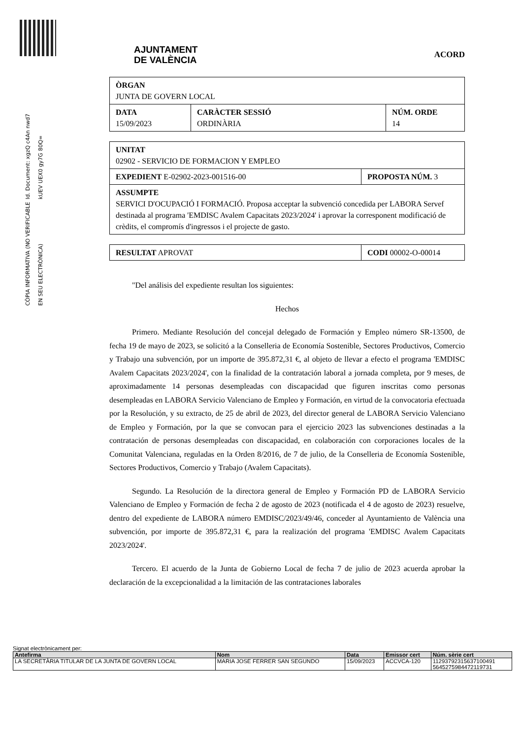Id. Document: xgzQ c4An nwd7 kUEV UEX0 gy7G 80Q=
CÒPIA INFORMATIVA (NO VERIFICABLE EN SEU ELECTRÒNICA)
AJUNTAMENT
DE VALÈNCIA
ACORD
| ÒRGAN JUNTA DE GOVERN LOCAL | | |
| DATA 15/09/2023 | CARÀCTER SESSIÓ ORDINÀRIA | NÚM. ORDE 14 |
| UNITAT 02902 - SERVICIO DE FORMACION Y EMPLEO | |
| EXPEDIENT E-02902-2023-001516-00 | PROPOSTA NÚM. 3 |
| ASSUMPTE SERVICI D'OCUPACIÓ I FORMACIÓ. Proposa acceptar la subvenció concedida per LABORA Servef destinada al programa 'EMDISC Avalem Capacitats 2023/2024' i aprovar la corresponent modificació de crèdits, el compromís d'ingressos i el projecte de gasto. | |
| RESULTAT APROVAT | CODI 00002-O-00014 |
"Del análisis del expediente resultan los siguientes:
Hechos
Primero. Mediante Resolución del concejal delegado de Formación y Empleo número SR-13500, de fecha 19 de mayo de 2023, se solicitó a la Conselleria de Economía Sostenible, Sectores Productivos, Comercio y Trabajo una subvención, por un importe de 395.872,31 €, al objeto de llevar a efecto el programa 'EMDISC Avalem Capacitats 2023/2024', con la finalidad de la contratación laboral a jornada completa, por 9 meses, de aproximadamente 14 personas desempleadas con discapacidad que figuren inscritas como personas desempleadas en LABORA Servicio Valenciano de Empleo y Formación, en virtud de la convocatoria efectuada por la Resolución, y su extracto, de 25 de abril de 2023, del director general de LABORA Servicio Valenciano de Empleo y Formación, por la que se convocan para el ejercicio 2023 las subvenciones destinadas a la contratación de personas desempleadas con discapacidad, en colaboración con corporaciones locales de la Comunitat Valenciana, reguladas en la Orden 8/2016, de 7 de julio, de la Conselleria de Economía Sostenible, Sectores Productivos, Comercio y Trabajo (Avalem Capacitats).
Segundo. La Resolución de la directora general de Empleo y Formación PD de LABORA Servicio Valenciano de Empleo y Formación de fecha 2 de agosto de 2023 (notificada el 4 de agosto de 2023) resuelve, dentro del expediente de LABORA número EMDISC/2023/49/46, conceder al Ayuntamiento de València una subvención, por importe de 395.872,31 €, para la realización del programa 'EMDISC Avalem Capacitats 2023/2024'.
Tercero. El acuerdo de la Junta de Gobierno Local de fecha 7 de julio de 2023 acuerda aprobar la declaración de la excepcionalidad a la limitación de las contrataciones laborales
Signat electrònicament per:
| Antefirma | Nom | Data | Emissor cert | Núm. sèrie cert |
| --- | --- | --- | --- | --- |
| LA SECRETÀRIA TITULAR DE LA JUNTA DE GOVERN LOCAL | MARIA JOSE FERRER SAN SEGUNDO | 15/09/2023 | ACCVCA-120 | 11293792315637100491 5645275984472119731 |